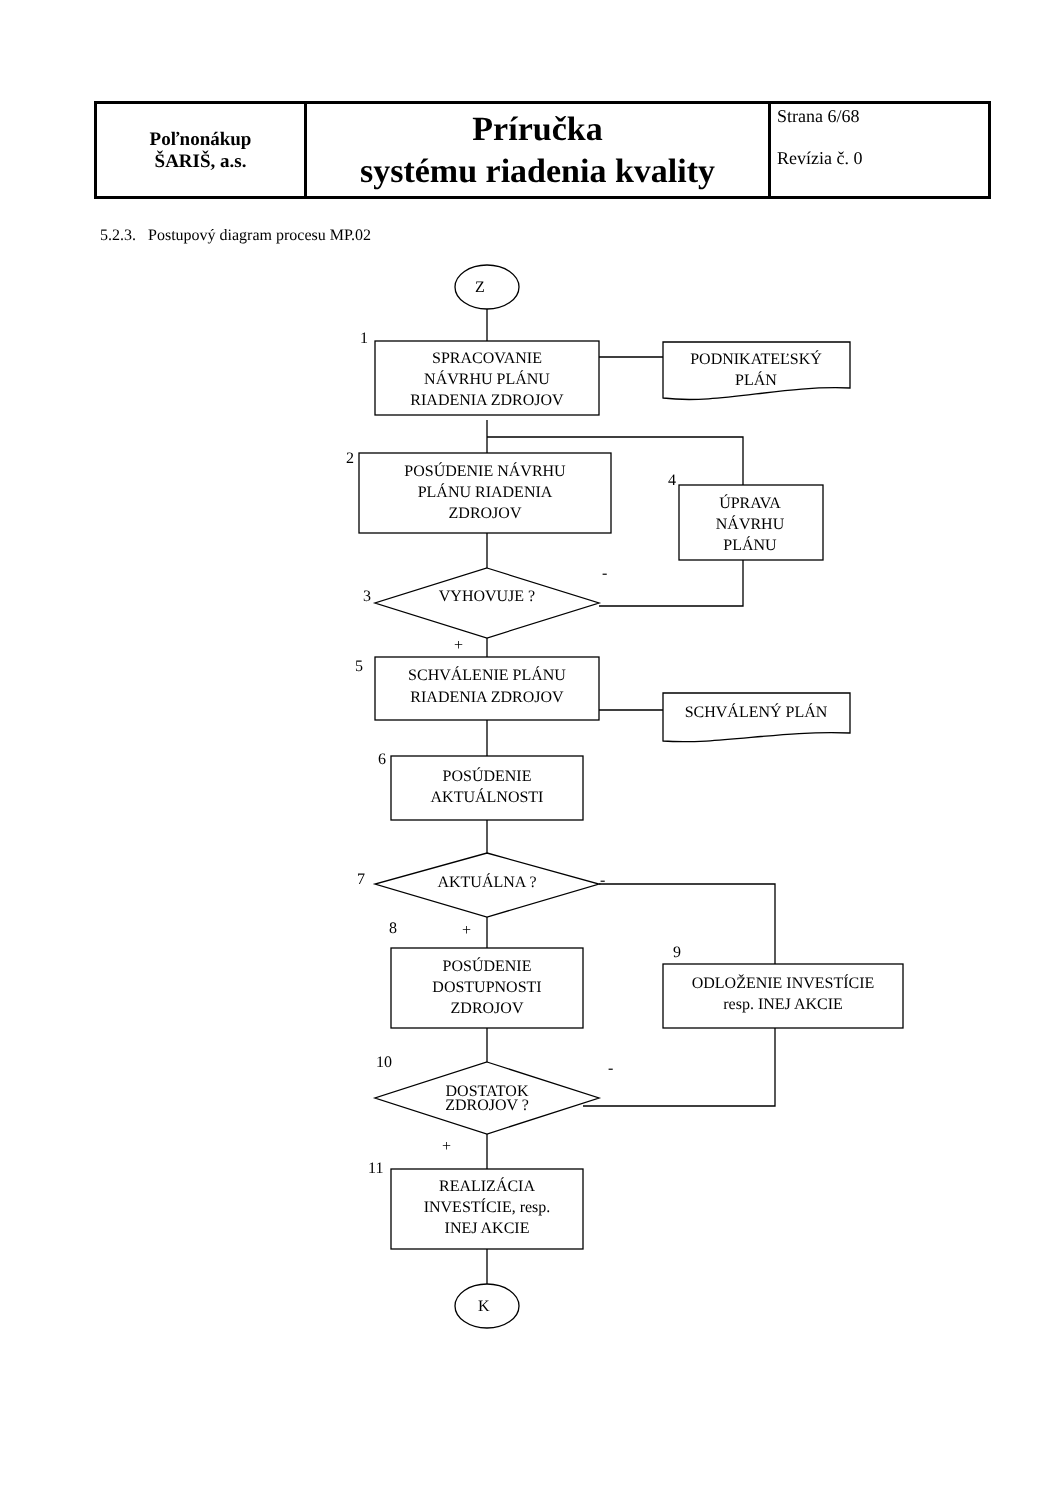| Poľnonákup ŠARIŠ, a.s. | Príručka systému riadenia kvality | Strana 6/68 Revízia č. 0 |
5.2.3. Postupový diagram procesu MP.02
Z
K
SPRACOVANIE
NÁVRHU PLÁNU
RIADENIA ZDROJOV
PODNIKATEĽSKÝ
PLÁN
POSÚDENIE NÁVRHU
PLÁNU RIADENIA
ZDROJOV
ÚPRAVA
NÁVRHU
PLÁNU
VYHOVUJE ?
SCHVÁLENIE PLÁNU
RIADENIA ZDROJOV
SCHVÁLENÝ PLÁN
POSÚDENIE
AKTUÁLNOSTI
AKTUÁLNA ?
POSÚDENIE
DOSTUPNOSTI
ZDROJOV
ODLOŽENIE INVESTÍCIE
resp. INEJ AKCIE
DOSTATOK
ZDROJOV ?
REALIZÁCIA
INVESTÍCIE, resp.
INEJ AKCIE
1
2
3
4
5
6
7
8
9
10
11
-
+
-
+
-
+